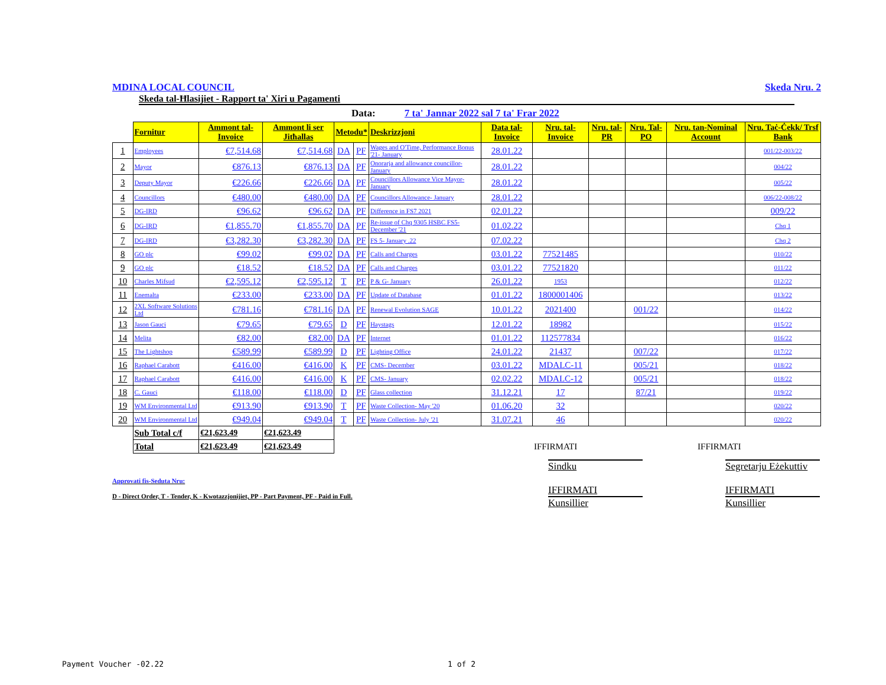MDINA LOCAL COUNCIL Skeda Nru. 2
Skeda tal-Ħlasijiet - Rapport ta' Xiri u Pagamenti
Data: 7 ta' Jannar 2022 sal 7 ta' Frar 2022
| | Fornitur | Ammont tal-Invoice | Ammont li ser Jitħallas | Metodu* | | Deskrizzjoni | Data tal-Invoice | Nru. tal-Invoice | Nru. tal-PR | Nru. Tal-PO | Nru. tan-Nominal Account | Nru. Taċ-Ċekk/ Trsf Bank |
| --- | --- | --- | --- | --- | --- | --- | --- | --- | --- | --- | --- | --- |
| 1 | Employees | €7,514.68 | €7,514.68 | DA | PF | Wages and O'Time, Performance Bonus '21- January | 28.01.22 | | | | | 001/22-003/22 |
| 2 | Mayor | €876.13 | €876.13 | DA | PF | Onorarja and allowance councillor- January | 28.01.22 | | | | | 004/22 |
| 3 | Deputy Mayor | €226.66 | €226.66 | DA | PF | Councillors Allowance Vice Mayor- January | 28.01.22 | | | | | 005/22 |
| 4 | Councillors | €480.00 | €480.00 | DA | PF | Councillors Allowance- January | 28.01.22 | | | | | 006/22-008/22 |
| 5 | DG-IRD | €96.62 | €96.62 | DA | PF | Difference in FS7 2021 | 02.01.22 | | | | | 009/22 |
| 6 | DG-IRD | €1,855.70 | €1,855.70 | DA | PF | Re-issue of Chq 9305 HSBC FS5- December '21 | 01.02.22 | | | | | Chq 1 |
| 7 | DG-IRD | €3,282.30 | €3,282.30 | DA | PF | FS 5- January .22 | 07.02.22 | | | | | Chq 2 |
| 8 | GO plc | €99.02 | €99.02 | DA | PF | Calls and Charges | 03.01.22 | 77521485 | | | | 010/22 |
| 9 | GO plc | €18.52 | €18.52 | DA | PF | Calls and Charges | 03.01.22 | 77521820 | | | | 011/22 |
| 10 | Charles Mifsud | €2,595.12 | €2,595.12 | T | PF | P & G- January | 26.01.22 | 1953 | | | | 012/22 |
| 11 | Enemalta | €233.00 | €233.00 | DA | PF | Update of Database | 01.01.22 | 1800001406 | | | | 013/22 |
| 12 | 2XL Software Solutions Ltd | €781.16 | €781.16 | DA | PF | Renewal Evolution SAGE | 10.01.22 | 2021400 | | 001/22 | | 014/22 |
| 13 | Jason Gauci | €79.65 | €79.65 | D | PF | Haystags | 12.01.22 | 18982 | | | | 015/22 |
| 14 | Melita | €82.00 | €82.00 | DA | PF | Internet | 01.01.22 | 112577834 | | | | 016/22 |
| 15 | The Lightshop | €589.99 | €589.99 | D | PF | Lighting Office | 24.01.22 | 21437 | | 007/22 | | 017/22 |
| 16 | Raphael Carabott | €416.00 | €416.00 | K | PF | CMS- December | 03.01.22 | MDALC-11 | | 005/21 | | 018/22 |
| 17 | Raphael Carabott | €416.00 | €416.00 | K | PF | CMS- January | 02.02.22 | MDALC-12 | | 005/21 | | 018/22 |
| 18 | C. Gauci | €118.00 | €118.00 | D | PF | Glass collection | 31.12.21 | 17 | | 87/21 | | 019/22 |
| 19 | WM Environmental Ltd | €913.90 | €913.90 | T | PF | Waste Collection- May '20 | 01.06.20 | 32 | | | | 020/22 |
| 20 | WM Environmental Ltd | €949.04 | €949.04 | T | PF | Waste Collection- July '21 | 31.07.21 | 46 | | | | 020/22 |
| | Sub Total c/f | €21,623.49 | €21,623.49 | | | | | | | | | |
| | Total | €21,623.49 | €21,623.49 | | | | | IFFIRMATI IFFIRMATI | | | | |
Approvati fis-Seduta Nru:
D - Direct Order, T - Tender, K - Kwotazzjonijiet, PP - Part Payment, PF - Paid in Full.
Sindku Segretarju Eżekuttiv
IFFIRMATI IFFIRMATI
Kunsillier Kunsillier
Payment Voucher -02.22 1 of 2